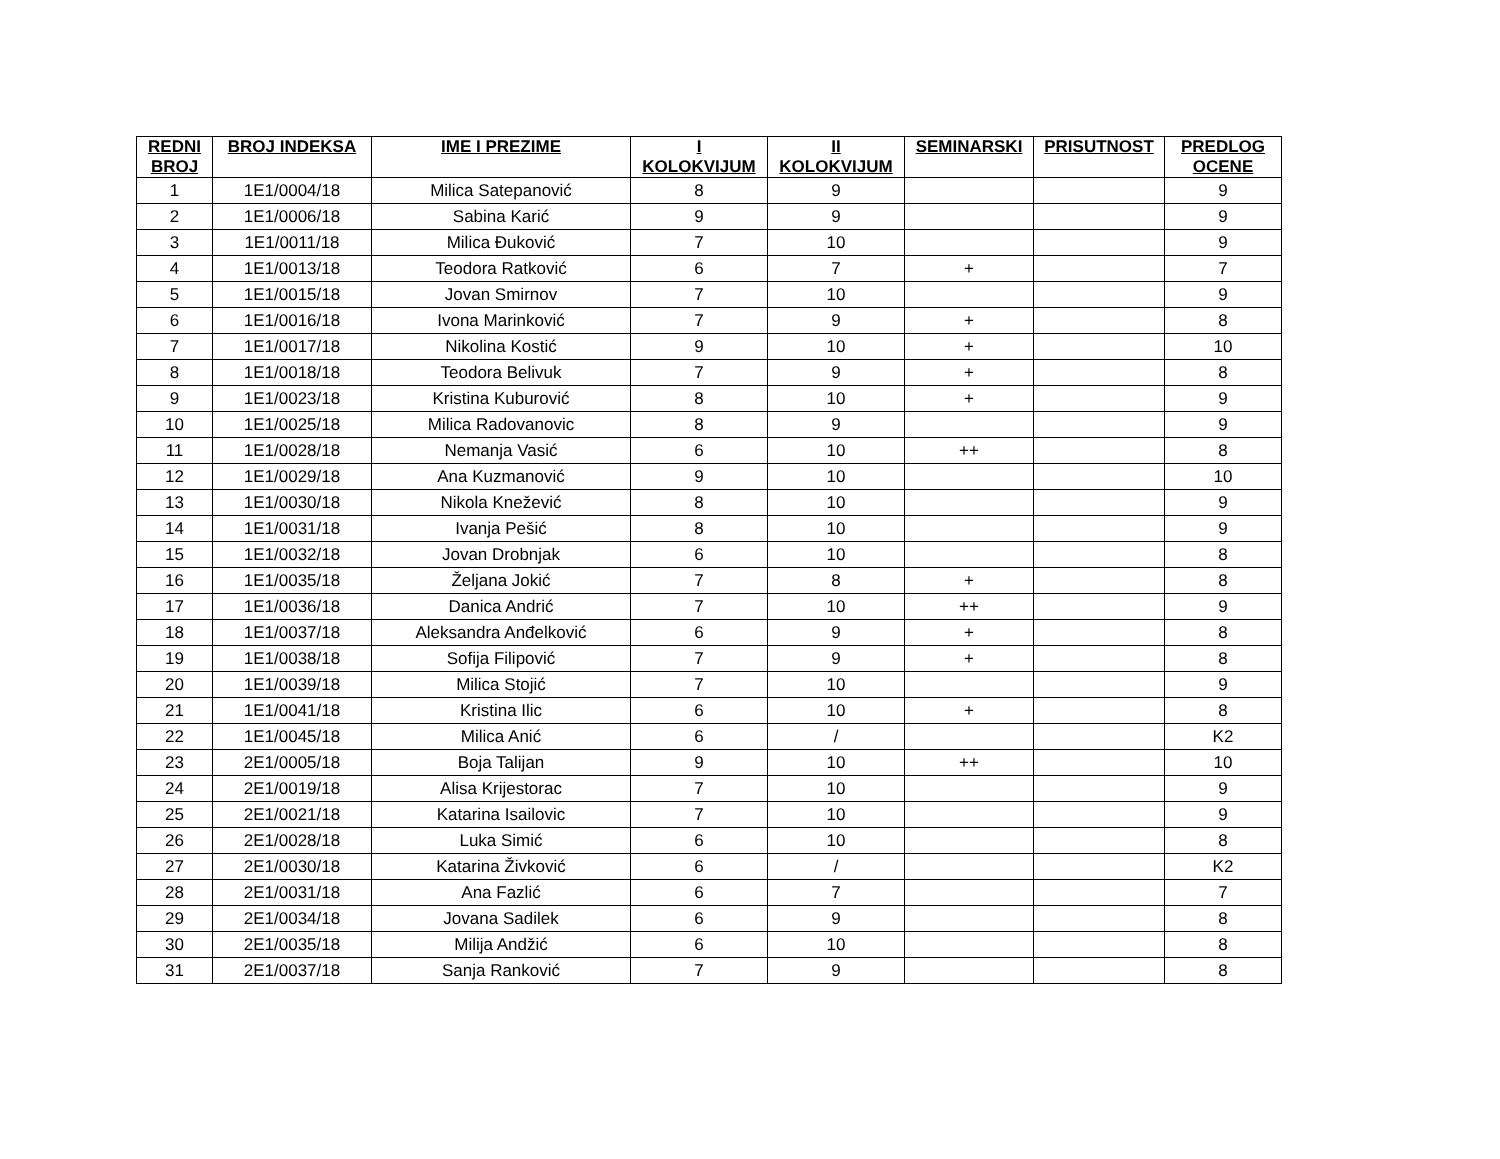| REDNI BROJ | BROJ INDEKSA | IME I PREZIME | I KOLOKVIJUM | II KOLOKVIJUM | SEMINARSKI | PRISUTNOST | PREDLOG OCENE |
| --- | --- | --- | --- | --- | --- | --- | --- |
| 1 | 1E1/0004/18 | Milica Satepanović | 8 | 9 | | | 9 |
| 2 | 1E1/0006/18 | Sabina Karić | 9 | 9 | | | 9 |
| 3 | 1E1/0011/18 | Milica Đuković | 7 | 10 | | | 9 |
| 4 | 1E1/0013/18 | Teodora Ratković | 6 | 7 | + | | 7 |
| 5 | 1E1/0015/18 | Jovan Smirnov | 7 | 10 | | | 9 |
| 6 | 1E1/0016/18 | Ivona Marinković | 7 | 9 | + | | 8 |
| 7 | 1E1/0017/18 | Nikolina Kostić | 9 | 10 | + | | 10 |
| 8 | 1E1/0018/18 | Teodora Belivuk | 7 | 9 | + | | 8 |
| 9 | 1E1/0023/18 | Kristina Kuburović | 8 | 10 | + | | 9 |
| 10 | 1E1/0025/18 | Milica Radovanovic | 8 | 9 | | | 9 |
| 11 | 1E1/0028/18 | Nemanja Vasić | 6 | 10 | ++ | | 8 |
| 12 | 1E1/0029/18 | Ana Kuzmanović | 9 | 10 | | | 10 |
| 13 | 1E1/0030/18 | Nikola Knežević | 8 | 10 | | | 9 |
| 14 | 1E1/0031/18 | Ivanja Pešić | 8 | 10 | | | 9 |
| 15 | 1E1/0032/18 | Jovan Drobnjak | 6 | 10 | | | 8 |
| 16 | 1E1/0035/18 | Željana Jokić | 7 | 8 | + | | 8 |
| 17 | 1E1/0036/18 | Danica Andrić | 7 | 10 | ++ | | 9 |
| 18 | 1E1/0037/18 | Aleksandra Anđelković | 6 | 9 | + | | 8 |
| 19 | 1E1/0038/18 | Sofija Filipović | 7 | 9 | + | | 8 |
| 20 | 1E1/0039/18 | Milica Stojić | 7 | 10 | | | 9 |
| 21 | 1E1/0041/18 | Kristina Ilic | 6 | 10 | + | | 8 |
| 22 | 1E1/0045/18 | Milica Anić | 6 | / | | | K2 |
| 23 | 2E1/0005/18 | Boja Talijan | 9 | 10 | ++ | | 10 |
| 24 | 2E1/0019/18 | Alisa Krijestorac | 7 | 10 | | | 9 |
| 25 | 2E1/0021/18 | Katarina Isailovic | 7 | 10 | | | 9 |
| 26 | 2E1/0028/18 | Luka Simić | 6 | 10 | | | 8 |
| 27 | 2E1/0030/18 | Katarina Živković | 6 | / | | | K2 |
| 28 | 2E1/0031/18 | Ana Fazlić | 6 | 7 | | | 7 |
| 29 | 2E1/0034/18 | Jovana Sadilek | 6 | 9 | | | 8 |
| 30 | 2E1/0035/18 | Milija Andžić | 6 | 10 | | | 8 |
| 31 | 2E1/0037/18 | Sanja Ranković | 7 | 9 | | | 8 |